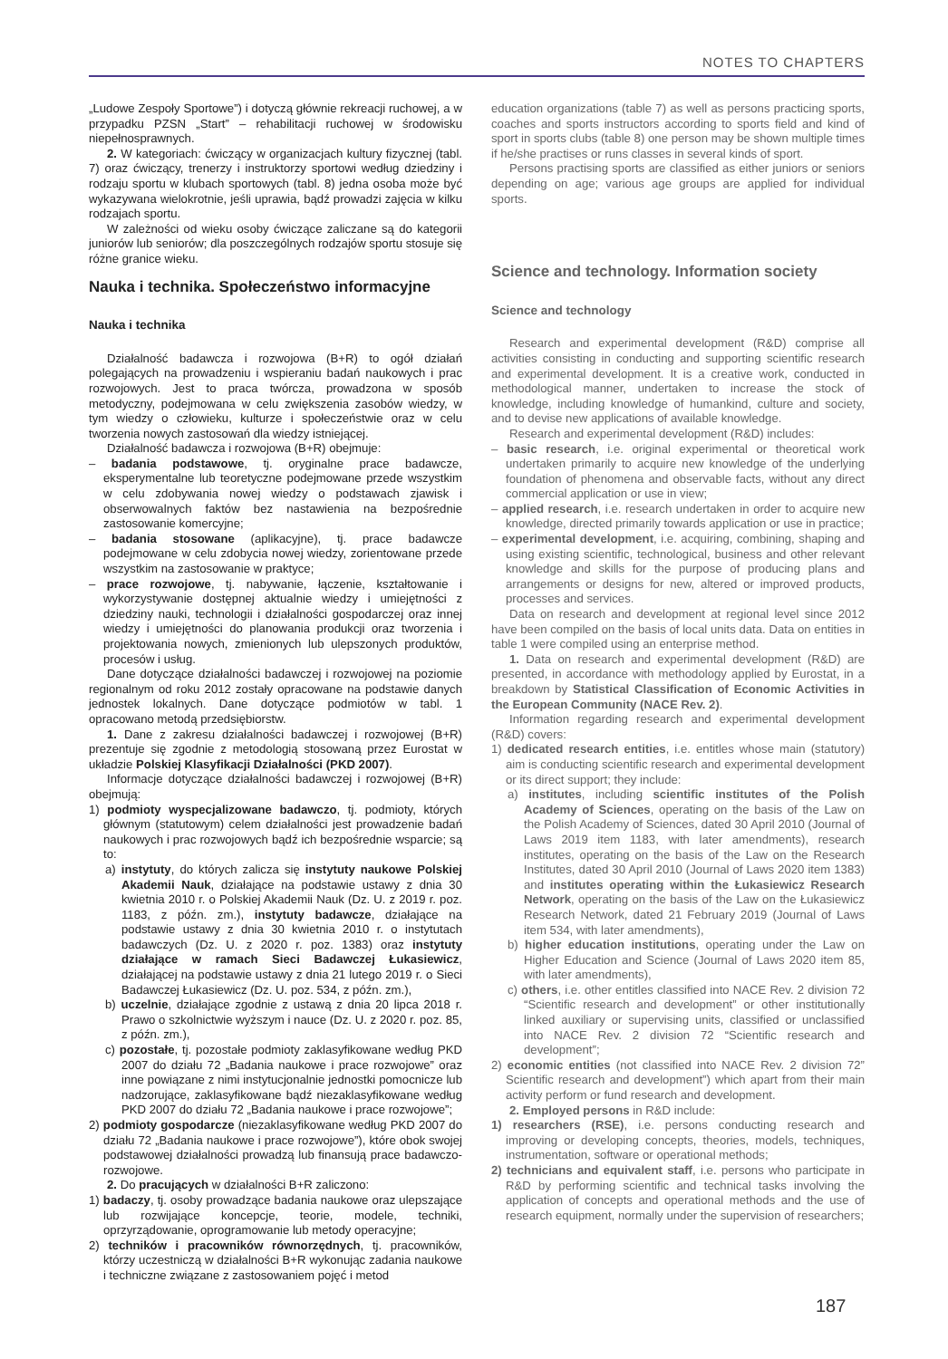NOTES TO CHAPTERS
„Ludowe Zespoły Sportowe”) i dotyczą głównie rekreacji ruchowej, a w przypadku PZSN „Start” – rehabilitacji ruchowej w środowisku niepełnosprawnych.
2. W kategoriach: ćwiczący w organizacjach kultury fizycznej (tabl. 7) oraz ćwiczący, trenerzy i instruktorzy sportowi według dziedziny i rodzaju sportu w klubach sportowych (tabl. 8) jedna osoba może być wykazywana wielokrotnie, jeśli uprawia, bądź prowadzi zajęcia w kilku rodzajach sportu.
W zależności od wieku osoby ćwiczące zaliczane są do kategorii juniorów lub seniorów; dla poszczególnych rodzajów sportu stosuje się różne granice wieku.
Nauka i technika. Społeczeństwo informacyjne
Nauka i technika
Działalność badawcza i rozwojowa (B+R) to ogół działań polegających na prowadzeniu i wspieraniu badań naukowych i prac rozwojowych. Jest to praca twórcza, prowadzona w sposób metodyczny, podejmowana w celu zwiększenia zasobów wiedzy, w tym wiedzy o człowieku, kulturze i społeczeństwie oraz w celu tworzenia nowych zastosowań dla wiedzy istniejącej.
Działalność badawcza i rozwojowa (B+R) obejmuje:
– badania podstawowe, tj. oryginalne prace badawcze, eksperymentalne lub teoretyczne podejmowane przede wszystkim w celu zdobywania nowej wiedzy o podstawach zjawisk i obserwowalnych faktów bez nastawienia na bezpośrednie zastosowanie komercyjne;
– badania stosowane (aplikacyjne), tj. prace badawcze podejmowane w celu zdobycia nowej wiedzy, zorientowane przede wszystkim na zastosowanie w praktyce;
– prace rozwojowe, tj. nabywanie, łączenie, kształtowanie i wykorzystywanie dostępnej aktualnie wiedzy i umiejętności z dziedziny nauki, technologii i działalności gospodarczej oraz innej wiedzy i umiejętności do planowania produkcji oraz tworzenia i projektowania nowych, zmienionych lub ulepszonych produktów, procesów i usług.
Dane dotyczące działalności badawczej i rozwojowej na poziomie regionalnym od roku 2012 zostały opracowane na podstawie danych jednostek lokalnych. Dane dotyczące podmiotów w tabl. 1 opracowano metodą przedsiębiorstw.
1. Dane z zakresu działalności badawczej i rozwojowej (B+R) prezentuje się zgodnie z metodologią stosowaną przez Eurostat w układzie Polskiej Klasyfikacji Działalności (PKD 2007).
Informacje dotyczące działalności badawczej i rozwojowej (B+R) obejmują:
1) podmioty wyspecjalizowane badawczo, tj. podmioty, których głównym (statutowym) celem działalności jest prowadzenie badań naukowych i prac rozwojowych bądź ich bezpośrednie wsparcie; są to:
a) instytuty, do których zalicza się instytuty naukowe Polskiej Akademii Nauk, działające na podstawie ustawy z dnia 30 kwietnia 2010 r. o Polskiej Akademii Nauk (Dz. U. z 2019 r. poz. 1183, z późn. zm.), instytuty badawcze, działające na podstawie ustawy z dnia 30 kwietnia 2010 r. o instytutach badawczych (Dz. U. z 2020 r. poz. 1383) oraz instytuty działające w ramach Sieci Badawczej Łukasiewicz, działającej na podstawie ustawy z dnia 21 lutego 2019 r. o Sieci Badawczej Łukasiewicz (Dz. U. poz. 534, z późn. zm.),
b) uczelnie, działające zgodnie z ustawą z dnia 20 lipca 2018 r. Prawo o szkolnictwie wyższym i nauce (Dz. U. z 2020 r. poz. 85, z późn. zm.),
c) pozostałe, tj. pozostałe podmioty zaklasyfikowane według PKD 2007 do działu 72 „Badania naukowe i prace rozwojowe” oraz inne powiązane z nimi instytucjonalnie jednostki pomocnicze lub nadzorujące, zaklasyfikowane bądź niezaklasyfikowane według PKD 2007 do działu 72 „Badania naukowe i prace rozwojowe”;
2) podmioty gospodarcze (niezaklasyfikowane według PKD 2007 do działu 72 „Badania naukowe i prace rozwojowe”), które obok swojej podstawowej działalności prowadzą lub finansują prace badawczo-rozwojowe.
2. Do pracujących w działalności B+R zaliczono:
1) badaczy, tj. osoby prowadzące badania naukowe oraz ulepszające lub rozwijające koncepcje, teorie, modele, techniki, oprzyrządowanie, oprogramowanie lub metody operacyjne;
2) techników i pracowników równorzędnych, tj. pracowników, którzy uczestniczą w działalności B+R wykonując zadania naukowe i techniczne związane z zastosowaniem pojęć i metod
education organizations (table 7) as well as persons practicing sports, coaches and sports instructors according to sports field and kind of sport in sports clubs (table 8) one person may be shown multiple times if he/she practises or runs classes in several kinds of sport.
Persons practising sports are classified as either juniors or seniors depending on age; various age groups are applied for individual sports.
Science and technology. Information society
Science and technology
Research and experimental development (R&D) comprise all activities consisting in conducting and supporting scientific research and experimental development. It is a creative work, conducted in methodological manner, undertaken to increase the stock of knowledge, including knowledge of humankind, culture and society, and to devise new applications of available knowledge.
Research and experimental development (R&D) includes:
– basic research, i.e. original experimental or theoretical work undertaken primarily to acquire new knowledge of the underlying foundation of phenomena and observable facts, without any direct commercial application or use in view;
– applied research, i.e. research undertaken in order to acquire new knowledge, directed primarily towards application or use in practice;
– experimental development, i.e. acquiring, combining, shaping and using existing scientific, technological, business and other relevant knowledge and skills for the purpose of producing plans and arrangements or designs for new, altered or improved products, processes and services.
Data on research and development at regional level since 2012 have been compiled on the basis of local units data. Data on entities in table 1 were compiled using an enterprise method.
1. Data on research and experimental development (R&D) are presented, in accordance with methodology applied by Eurostat, in a breakdown by Statistical Classification of Economic Activities in the European Community (NACE Rev. 2).
Information regarding research and experimental development (R&D) covers:
1) dedicated research entities, i.e. entitles whose main (statutory) aim is conducting scientific research and experimental development or its direct support; they include:
a) institutes, including scientific institutes of the Polish Academy of Sciences, operating on the basis of the Law on the Polish Academy of Sciences, dated 30 April 2010 (Journal of Laws 2019 item 1183, with later amendments), research institutes, operating on the basis of the Law on the Research Institutes, dated 30 April 2010 (Journal of Laws 2020 item 1383) and institutes operating within the Łukasiewicz Research Network, operating on the basis of the Law on the Łukasiewicz Research Network, dated 21 February 2019 (Journal of Laws item 534, with later amendments),
b) higher education institutions, operating under the Law on Higher Education and Science (Journal of Laws 2020 item 85, with later amendments),
c) others, i.e. other entitles classified into NACE Rev. 2 division 72 “Scientific research and development” or other institutionally linked auxiliary or supervising units, classified or unclassified into NACE Rev. 2 division 72 “Scientific research and development”;
2) economic entities (not classified into NACE Rev. 2 division 72” Scientific research and development”) which apart from their main activity perform or fund research and development.
2. Employed persons in R&D include:
1) researchers (RSE), i.e. persons conducting research and improving or developing concepts, theories, models, techniques, instrumentation, software or operational methods;
2) technicians and equivalent staff, i.e. persons who participate in R&D by performing scientific and technical tasks involving the application of concepts and operational methods and the use of research equipment, normally under the supervision of researchers;
187